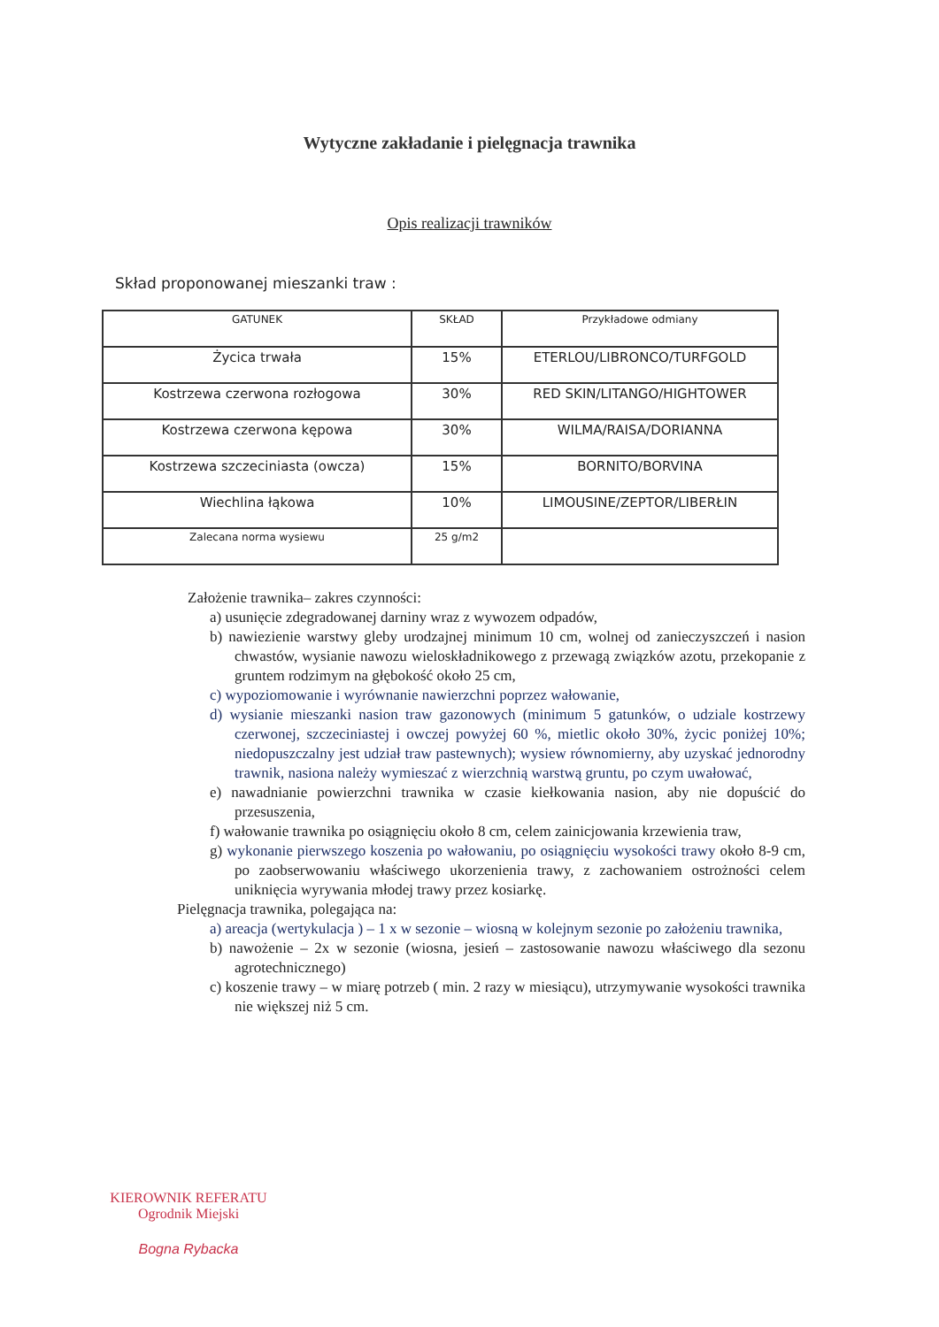Wytyczne zakładanie i pielęgnacja trawnika
Opis realizacji trawników
Skład proponowanej mieszanki traw :
| GATUNEK | SKŁAD | Przykładowe odmiany |
| --- | --- | --- |
| Życica trwała | 15% | ETERLOU/LIBRONCO/TURFGOLD |
| Kostrzewa czerwona rozłogowa | 30% | RED SKIN/LITANGO/HIGHTOWER |
| Kostrzewa czerwona kępowa | 30% | WILMA/RAISA/DORIANNA |
| Kostrzewa szczeciniasta (owcza) | 15% | BORNITO/BORVINA |
| Wiechlina łąkowa | 10% | LIMOUSINE/ZEPTOR/LIBERŁIN |
| Zalecana norma wysiewu | 25 g/m2 | |
Założenie trawnika– zakres czynności:
a) usunięcie zdegradowanej darniny wraz z wywozem odpadów,
b) nawiezienie warstwy gleby urodzajnej minimum 10 cm, wolnej od zanieczyszczeń i nasion chwastów, wysianie nawozu wieloskładnikowego z przewagą związków azotu, przekopanie z gruntem rodzimym na głębokość około 25 cm,
c) wypoziomowanie i wyrównanie nawierzchni poprzez wałowanie,
d) wysianie mieszanki nasion traw gazonowych (minimum 5 gatunków, o udziale kostrzewy czerwonej, szczeciniastej i owczej powyżej 60 %, mietlic około 30%, życic poniżej 10%; niedopuszczalny jest udział traw pastewnych); wysiew równomierny, aby uzyskać jednorodny trawnik, nasiona należy wymieszać z wierzchnią warstwą gruntu, po czym uwałować,
e) nawadnianie powierzchni trawnika w czasie kiełkowania nasion, aby nie dopuścić do przesuszenia,
f) wałowanie trawnika po osiągnięciu około 8 cm, celem zainicjowania krzewienia traw,
g) wykonanie pierwszego koszenia po wałowaniu, po osiągnięciu wysokości trawy około 8-9 cm, po zaobserwowaniu właściwego ukorzenienia trawy, z zachowaniem ostrożności celem uniknięcia wyrywania młodej trawy przez kosiarkę.
Pielęgnacja trawnika, polegająca na:
a) areacja (wertykulacja ) – 1 x w sezonie – wiosną w kolejnym sezonie po założeniu trawnika,
b) nawożenie – 2x w sezonie (wiosna, jesień – zastosowanie nawozu właściwego dla sezonu agrotechnicznego)
c) koszenie trawy – w miarę potrzeb ( min. 2 razy w miesiącu), utrzymywanie wysokości trawnika nie większej niż 5 cm.
KIEROWNIK REFERATU
Ogrodnik Miejski
Bogna Rybacka